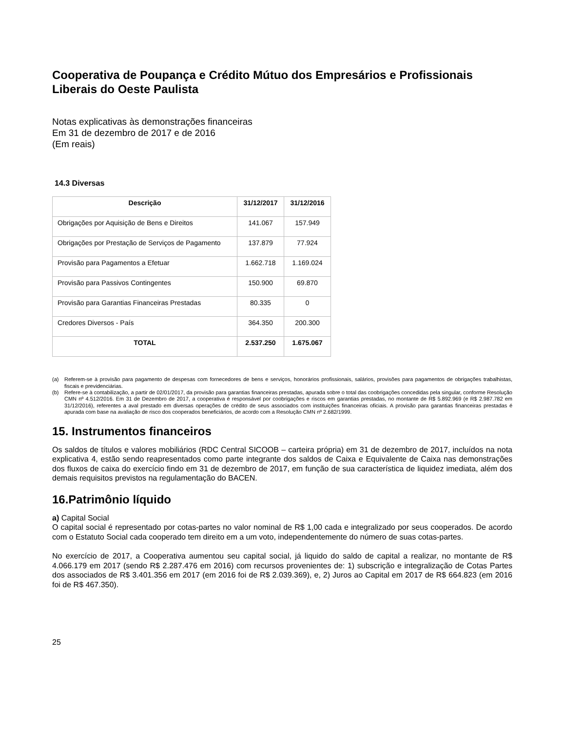Cooperativa de Poupança e Crédito Mútuo dos Empresários e Profissionais Liberais do Oeste Paulista
Notas explicativas às demonstrações financeiras
Em 31 de dezembro de 2017 e de 2016
(Em reais)
14.3 Diversas
| Descrição | 31/12/2017 | 31/12/2016 |
| --- | --- | --- |
| Obrigações por Aquisição de Bens e Direitos | 141.067 | 157.949 |
| Obrigações por Prestação de Serviços de Pagamento | 137.879 | 77.924 |
| Provisão para Pagamentos a Efetuar | 1.662.718 | 1.169.024 |
| Provisão para Passivos Contingentes | 150.900 | 69.870 |
| Provisão para Garantias Financeiras Prestadas | 80.335 | 0 |
| Credores Diversos - País | 364.350 | 200.300 |
| TOTAL | 2.537.250 | 1.675.067 |
(a)
Referem-se à provisão para pagamento de despesas com fornecedores de bens e serviços, honorários profissionais, salários, provisões para pagamentos de obrigações trabalhistas, fiscais e previdenciárias.
(b)
Refere-se à contabilização, a partir de 02/01/2017, da provisão para garantias financeiras prestadas, apurada sobre o total das coobrigações concedidas pela singular, conforme Resolução CMN nº 4.512/2016. Em 31 de Dezembro de 2017, a cooperativa é responsável por coobrigações e riscos em garantias prestadas, no montante de R$ 5.892.969 (e R$ 2.987.782 em 31/12/2016), referentes a aval prestado em diversas operações de crédito de seus associados com instituições financeiras oficiais. A provisão para garantias financeiras prestadas é apurada com base na avaliação de risco dos cooperados beneficiários, de acordo com a Resolução CMN nº 2.682/1999.
15. Instrumentos financeiros
Os saldos de títulos e valores mobiliários (RDC Central SICOOB – carteira própria) em 31 de dezembro de 2017, incluídos na nota explicativa 4, estão sendo reapresentados como parte integrante dos saldos de Caixa e Equivalente de Caixa nas demonstrações dos fluxos de caixa do exercício findo em 31 de dezembro de 2017, em função de sua característica de liquidez imediata, além dos demais requisitos previstos na regulamentação do BACEN.
16.Patrimônio líquido
a) Capital Social
O capital social é representado por cotas-partes no valor nominal de R$ 1,00 cada e integralizado por seus cooperados. De acordo com o Estatuto Social cada cooperado tem direito em a um voto, independentemente do número de suas cotas-partes.
No exercício de 2017, a Cooperativa aumentou seu capital social, já liquido do saldo de capital a realizar, no montante de R$ 4.066.179 em 2017 (sendo R$ 2.287.476 em 2016) com recursos provenientes de: 1) subscrição e integralização de Cotas Partes dos associados de R$ 3.401.356 em 2017 (em 2016 foi de R$ 2.039.369), e, 2) Juros ao Capital em 2017 de R$ 664.823 (em 2016 foi de R$ 467.350).
25